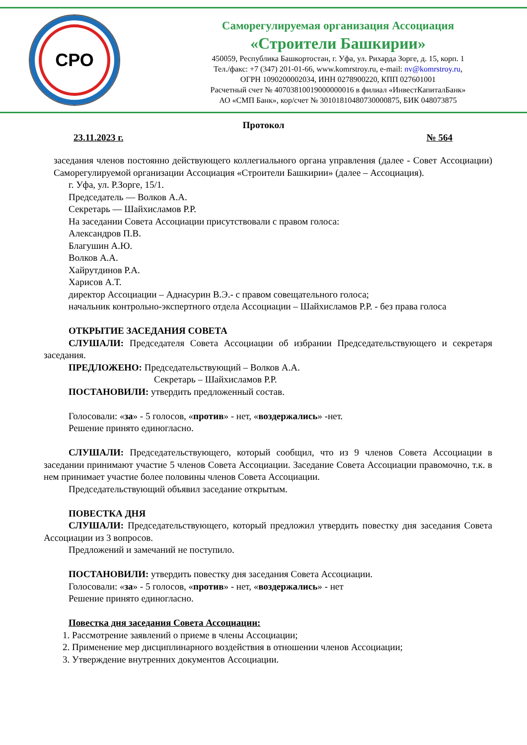СРО
Саморегулируемая организация Ассоциация
«Строители Башкирии»
450059, Республика Башкортостан, г. Уфа, ул. Рихарда Зорге, д. 15, корп. 1
Тел./факс: +7 (347) 201-01-66, www.komrstroy.ru, e-mail: nv@komrstroy.ru,
ОГРН 1090200002034, ИНН 0278900220, КПП 027601001
Расчетный счет № 40703810019000000016 в филиал «ИнвестКапиталБанк»
АО «СМП Банк», кор/счет № 30101810480730000875, БИК 048073875
Протокол
23.11.2023 г. № 564
заседания членов постоянно действующего коллегиального органа управления (далее - Совет Ассоциации) Саморегулируемой организации Ассоциация «Строители Башкирии» (далее – Ассоциация).
г. Уфа, ул. Р.Зорге, 15/1.
Председатель — Волков А.А.
Секретарь — Шайхисламов Р.Р.
На заседании Совета Ассоциации присутствовали с правом голоса:
Александров П.В.
Благушин А.Ю.
Волков А.А.
Хайрутдинов Р.А.
Харисов А.Т.
директор Ассоциации – Аднасурин В.Э.- с правом совещательного голоса;
начальник контрольно-экспертного отдела Ассоциации – Шайхисламов Р.Р. - без права голоса
ОТКРЫТИЕ ЗАСЕДАНИЯ СОВЕТА
СЛУШАЛИ: Председателя Совета Ассоциации об избрании Председательствующего и секретаря заседания.
ПРЕДЛОЖЕНО: Председательствующий – Волков А.А.
Секретарь – Шайхисламов Р.Р.
ПОСТАНОВИЛИ: утвердить предложенный состав.
Голосовали: «за» - 5 голосов, «против» - нет, «воздержались» -нет.
Решение принято единогласно.
СЛУШАЛИ: Председательствующего, который сообщил, что из 9 членов Совета Ассоциации в заседании принимают участие 5 членов Совета Ассоциации. Заседание Совета Ассоциации правомочно, т.к. в нем принимает участие более половины членов Совета Ассоциации.
Председательствующий объявил заседание открытым.
ПОВЕСТКА ДНЯ
СЛУШАЛИ: Председательствующего, который предложил утвердить повестку дня заседания Совета Ассоциации из 3 вопросов.
Предложений и замечаний не поступило.
ПОСТАНОВИЛИ: утвердить повестку дня заседания Совета Ассоциации.
Голосовали: «за» - 5 голосов, «против» - нет, «воздержались» - нет
Решение принято единогласно.
Повестка дня заседания Совета Ассоциации:
1. Рассмотрение заявлений о приеме в члены Ассоциации;
2. Применение мер дисциплинарного воздействия в отношении членов Ассоциации;
3. Утверждение внутренних документов Ассоциации.